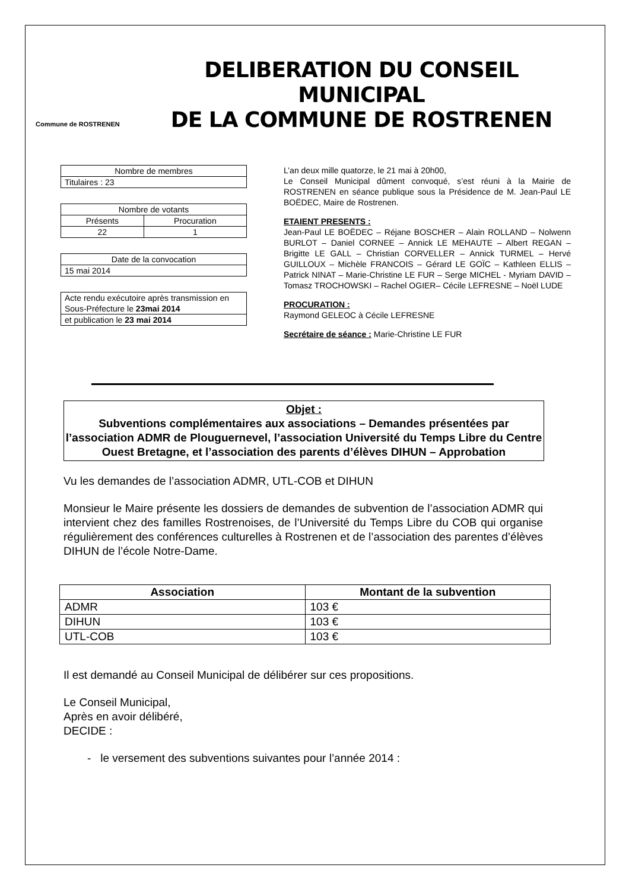Commune de ROSTRENEN
DELIBERATION DU CONSEIL MUNICIPAL
DE LA COMMUNE DE ROSTRENEN
| Nombre de membres |
| Titulaires : 23 |
| Nombre de votants | |
| Présents | Procuration |
| 22 | 1 |
| Date de la convocation |
| 15 mai 2014 |
| Acte rendu exécutoire après transmission en Sous-Préfecture le 23mai 2014 |
| et publication le 23 mai 2014 |
L’an deux mille quatorze, le 21 mai à 20h00,
Le Conseil Municipal dûment convoqué, s’est réuni à la Mairie de ROSTRENEN en séance publique sous la Présidence de M. Jean-Paul LE BOËDEC, Maire de Rostrenen.
ETAIENT PRESENTS :
Jean-Paul LE BOËDEC – Réjane BOSCHER – Alain ROLLAND – Nolwenn BURLOT – Daniel CORNEE – Annick LE MEHAUTE – Albert REGAN – Brigitte LE GALL – Christian CORVELLER – Annick TURMEL – Hervé GUILLOUX – Michèle FRANCOIS – Gérard LE GOÏC – Kathleen ELLIS – Patrick NINAT – Marie-Christine LE FUR – Serge MICHEL - Myriam DAVID – Tomasz TROCHOWSKI – Rachel OGIER– Cécile LEFRESNE – Noël LUDE
PROCURATION :
Raymond GELEOC à Cécile LEFRESNE
Secrétaire de séance : Marie-Christine LE FUR
Objet :
Subventions complémentaires aux associations – Demandes présentées par l’association ADMR de Plouguernevel, l’association Université du Temps Libre du Centre Ouest Bretagne, et l’association des parents d’élèves DIHUN – Approbation
Vu les demandes de l’association ADMR, UTL-COB et DIHUN
Monsieur le Maire présente les dossiers de demandes de subvention de l’association ADMR qui intervient chez des familles Rostrenoises, de l’Université du Temps Libre du COB qui organise régulièrement des conférences culturelles à Rostrenen et de l’association des parentes d’élèves DIHUN de l’école Notre-Dame.
| Association | Montant de la subvention |
| --- | --- |
| ADMR | 103 € |
| DIHUN | 103 € |
| UTL-COB | 103 € |
Il est demandé au Conseil Municipal de délibérer sur ces propositions.
Le Conseil Municipal,
Après en avoir délibéré,
DECIDE :
- le versement des subventions suivantes pour l’année 2014 :